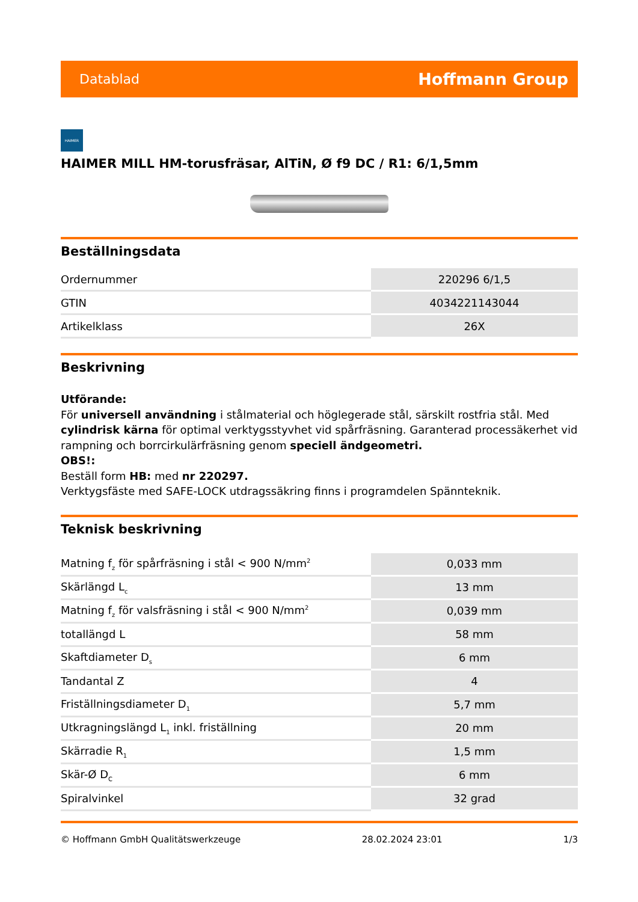Datablad Hoffmann Group
HAIMER
HAIMER MILL HM-torusfräsar, AlTiN, Ø f9 DC / R1: 6/1,5mm
Beställningsdata
| Ordernummer | 220296 6/1,5 |
| GTIN | 4034221143044 |
| Artikelklass | 26X |
Beskrivning
Utförande:
För universell användning i stålmaterial och höglegerade stål, särskilt rostfria stål. Med cylindrisk kärna för optimal verktygsstyvhet vid spårfräsning. Garanterad processäkerhet vid rampning och borrcirkulärfräsning genom speciell ändgeometri.
OBS!:
Beställ form HB: med nr 220297.
Verktygsfäste med SAFE-LOCK utdragssäkring finns i programdelen Spännteknik.
Teknisk beskrivning
| Matning f<sub>z</sub> för spårfräsning i stål < 900 N/mm<sup>2</sup> | 0,033 mm |
| Skärlängd L<sub>c</sub> | 13 mm |
| Matning f<sub>z</sub> för valsfräsning i stål < 900 N/mm<sup>2</sup> | 0,039 mm |
| totallängd L | 58 mm |
| Skaftdiameter D<sub>s</sub> | 6 mm |
| Tandantal Z | 4 |
| Friställningsdiameter D<sub>1</sub> | 5,7 mm |
| Utkragningslängd L<sub>1</sub> inkl. friställning | 20 mm |
| Skärradie R<sub>1</sub> | 1,5 mm |
| Skär-Ø D<sub>C</sub> | 6 mm |
| Spiralvinkel | 32 grad |
© Hoffmann GmbH Qualitätswerkzeuge 28.02.2024 23:01 1/3